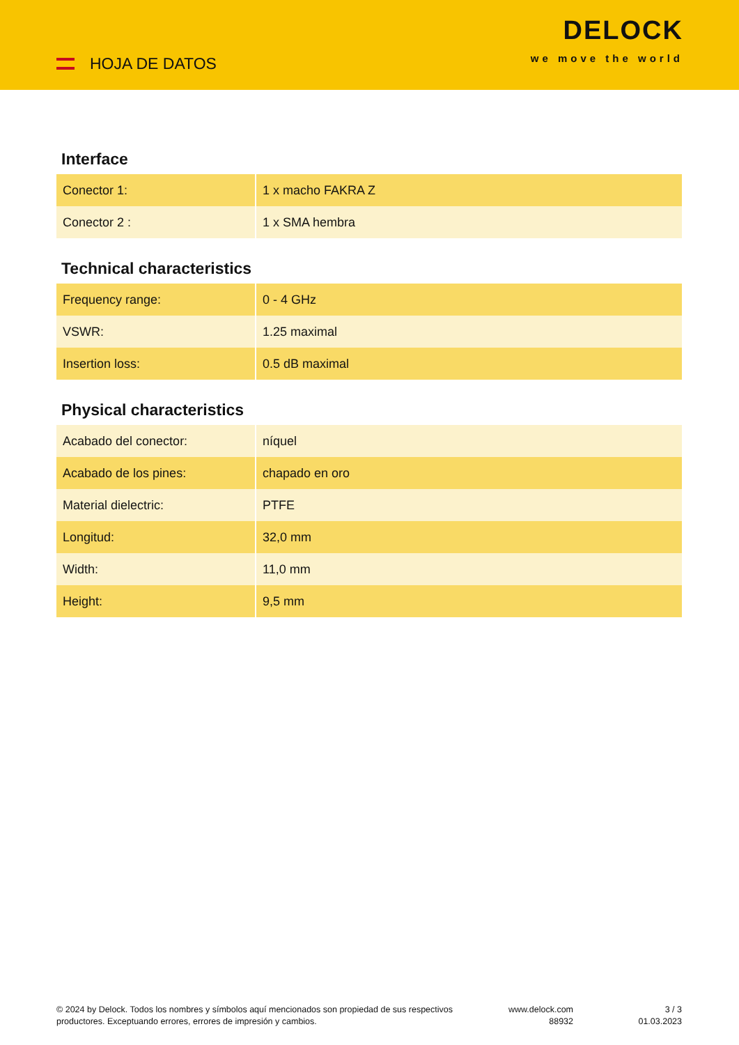HOJA DE DATOS
DELOCK
we move the world
Interface
| Conector 1: | 1 x macho FAKRA Z |
| Conector 2 : | 1 x SMA hembra |
Technical characteristics
| Frequency range: | 0 - 4 GHz |
| VSWR: | 1.25 maximal |
| Insertion loss: | 0.5 dB maximal |
Physical characteristics
| Acabado del conector: | níquel |
| Acabado de los pines: | chapado en oro |
| Material dielectric: | PTFE |
| Longitud: | 32,0 mm |
| Width: | 11,0 mm |
| Height: | 9,5 mm |
© 2024 by Delock. Todos los nombres y símbolos aquí mencionados son propiedad de sus respectivos productores. Exceptuando errores, errores de impresión y cambios.
www.delock.com
88932
3 / 3
01.03.2023